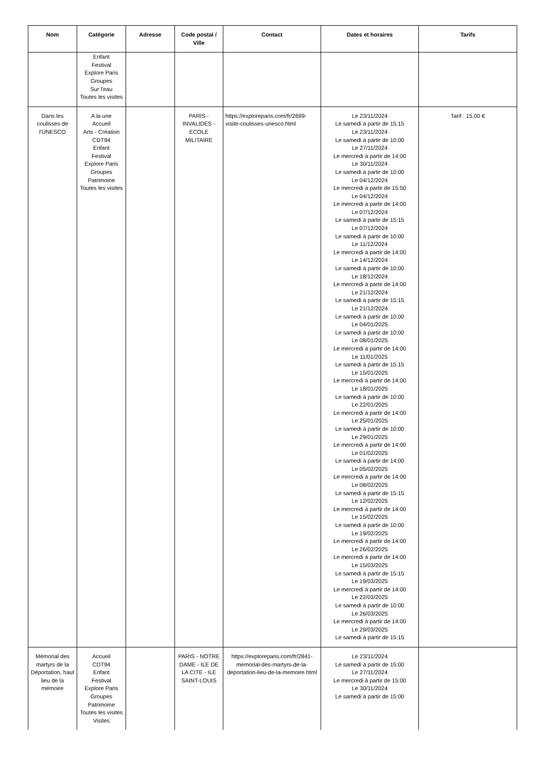| Nom | Catégorie | Adresse | Code postal / Ville | Contact | Dates et horaires | Tarifs |
| --- | --- | --- | --- | --- | --- | --- |
| | Enfant Festival Explore Paris Groupes Sur l'eau Toutes les visites | | | | | |
| Dans les coulisses de l'UNESCO | A la une Accueil Arts - Création CDT94 Enfant Festival Explore Paris Groupes Patrimoine Toutes les visites | | PARIS - INVALIDES - ECOLE MILITAIRE | https://exploreparis.com/fr/2699-visite-coulisses-unesco.html | Le 23/11/2024 Le samedi à partir de 15:15 Le 23/11/2024 Le samedi à partir de 10:00 Le 27/11/2024 Le mercredi à partir de 14:00 Le 30/11/2024 Le samedi à partir de 10:00 Le 04/12/2024 Le mercredi à partir de 15:50 Le 04/12/2024 Le mercredi à partir de 14:00 Le 07/12/2024 Le samedi à partir de 15:15 Le 07/12/2024 Le samedi à partir de 10:00 Le 11/12/2024 Le mercredi à partir de 14:00 Le 14/12/2024 Le samedi à partir de 10:00 Le 18/12/2024 Le mercredi à partir de 14:00 Le 21/12/2024 Le samedi à partir de 15:15 Le 21/12/2024 Le samedi à partir de 10:00 Le 04/01/2025 Le samedi à partir de 10:00 Le 08/01/2025 Le mercredi à partir de 14:00 Le 11/01/2025 Le samedi à partir de 15:15 Le 15/01/2025 Le mercredi à partir de 14:00 Le 18/01/2025 Le samedi à partir de 10:00 Le 22/01/2025 Le mercredi à partir de 14:00 Le 25/01/2025 Le samedi à partir de 10:00 Le 29/01/2025 Le mercredi à partir de 14:00 Le 01/02/2025 Le samedi à partir de 14:00 Le 05/02/2025 Le mercredi à partir de 14:00 Le 08/02/2025 Le samedi à partir de 15:15 Le 12/02/2025 Le mercredi à partir de 14:00 Le 15/02/2025 Le samedi à partir de 10:00 Le 19/02/2025 Le mercredi à partir de 14:00 Le 26/02/2025 Le mercredi à partir de 14:00 Le 15/03/2025 Le samedi à partir de 15:15 Le 19/03/2025 Le mercredi à partir de 14:00 Le 22/03/2025 Le samedi à partir de 10:00 Le 26/03/2025 Le mercredi à partir de 14:00 Le 29/03/2025 Le samedi à partir de 15:15 | Tarif : 15,00 € |
| Mémorial des martyrs de la Déportation, haut lieu de la mémoire | Accueil CDT94 Enfant Festival Explore Paris Groupes Patrimoine Toutes les visites Visites | | PARIS - NOTRE DAME - ILE DE LA CITE - ILE SAINT-LOUIS | https://exploreparis.com/fr/2841-memorial-des-martyrs-de-la-deportation-lieu-de-la-memoire.html | Le 23/11/2024 Le samedi à partir de 15:00 Le 27/11/2024 Le mercredi à partir de 15:00 Le 30/11/2024 Le samedi à partir de 15:00 | |